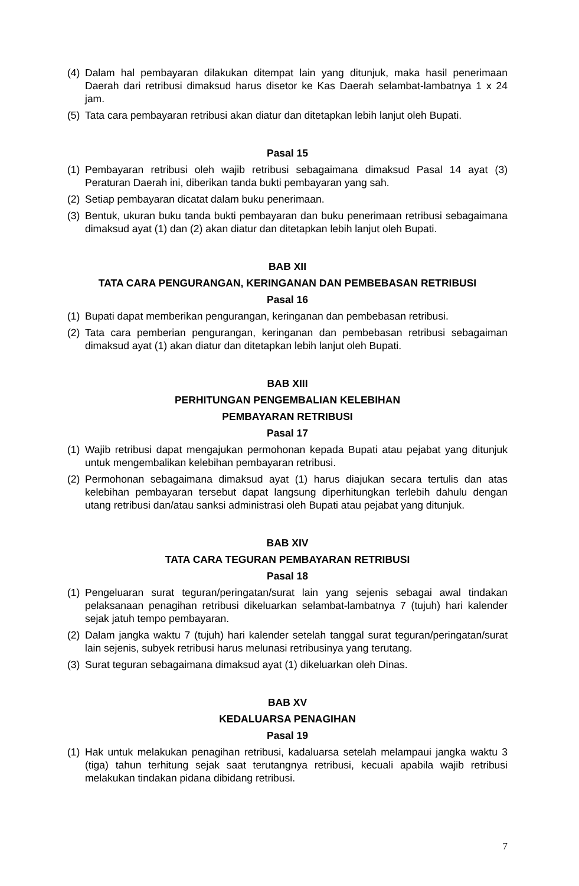(4) Dalam hal pembayaran dilakukan ditempat lain yang ditunjuk, maka hasil penerimaan Daerah dari retribusi dimaksud harus disetor ke Kas Daerah selambat-lambatnya 1 x 24 jam.
(5) Tata cara pembayaran retribusi akan diatur dan ditetapkan lebih lanjut oleh Bupati.
Pasal 15
(1) Pembayaran retribusi oleh wajib retribusi sebagaimana dimaksud Pasal 14 ayat (3) Peraturan Daerah ini, diberikan tanda bukti pembayaran yang sah.
(2) Setiap pembayaran dicatat dalam buku penerimaan.
(3) Bentuk, ukuran buku tanda bukti pembayaran dan buku penerimaan retribusi sebagaimana dimaksud ayat (1) dan (2) akan diatur dan ditetapkan lebih lanjut oleh Bupati.
BAB XII
TATA CARA PENGURANGAN, KERINGANAN DAN PEMBEBASAN RETRIBUSI
Pasal 16
(1) Bupati dapat memberikan pengurangan, keringanan dan pembebasan retribusi.
(2) Tata cara pemberian pengurangan, keringanan dan pembebasan retribusi sebagaiman dimaksud ayat (1) akan diatur dan ditetapkan lebih lanjut oleh Bupati.
BAB XIII
PERHITUNGAN PENGEMBALIAN KELEBIHAN
PEMBAYARAN RETRIBUSI
Pasal 17
(1) Wajib retribusi dapat mengajukan permohonan kepada Bupati atau pejabat yang ditunjuk untuk mengembalikan kelebihan pembayaran retribusi.
(2) Permohonan sebagaimana dimaksud ayat (1) harus diajukan secara tertulis dan atas kelebihan pembayaran tersebut dapat langsung diperhitungkan terlebih dahulu dengan utang retribusi dan/atau sanksi administrasi oleh Bupati atau pejabat yang ditunjuk.
BAB XIV
TATA CARA TEGURAN PEMBAYARAN RETRIBUSI
Pasal 18
(1) Pengeluaran surat teguran/peringatan/surat lain yang sejenis sebagai awal tindakan pelaksanaan penagihan retribusi dikeluarkan selambat-lambatnya 7 (tujuh) hari kalender sejak jatuh tempo pembayaran.
(2) Dalam jangka waktu 7 (tujuh) hari kalender setelah tanggal surat teguran/peringatan/surat lain sejenis, subyek retribusi harus melunasi retribusinya yang terutang.
(3) Surat teguran sebagaimana dimaksud ayat (1) dikeluarkan oleh Dinas.
BAB XV
KEDALUARSA PENAGIHAN
Pasal 19
(1) Hak untuk melakukan penagihan retribusi, kadaluarsa setelah melampaui jangka waktu 3 (tiga) tahun terhitung sejak saat terutangnya retribusi, kecuali apabila wajib retribusi melakukan tindakan pidana dibidang retribusi.
7